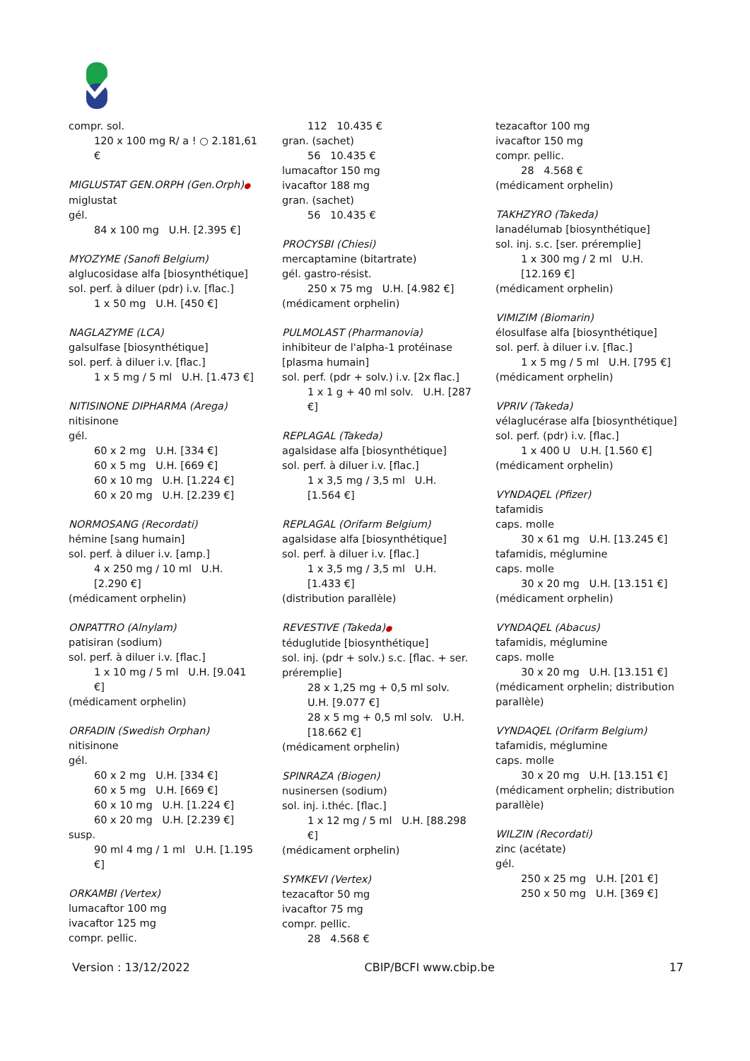compr. sol.
120 x 100 mg R/ a ! ○ 2.181,61 €
MIGLUSTAT GEN.ORPH (Gen.Orph)●
miglustat
gél.
84 x 100 mg U.H. [2.395 €]
MYOZYME (Sanofi Belgium)
alglucosidase alfa [biosynthétique]
sol. perf. à diluer (pdr) i.v. [flac.]
1 x 50 mg U.H. [450 €]
NAGLAZYME (LCA)
galsulfase [biosynthétique]
sol. perf. à diluer i.v. [flac.]
1 x 5 mg / 5 ml U.H. [1.473 €]
NITISINONE DIPHARMA (Arega)
nitisinone
gél.
60 x 2 mg U.H. [334 €]
60 x 5 mg U.H. [669 €]
60 x 10 mg U.H. [1.224 €]
60 x 20 mg U.H. [2.239 €]
NORMOSANG (Recordati)
hémine [sang humain]
sol. perf. à diluer i.v. [amp.]
4 x 250 mg / 10 ml U.H. [2.290 €]
(médicament orphelin)
ONPATTRO (Alnylam)
patisiran (sodium)
sol. perf. à diluer i.v. [flac.]
1 x 10 mg / 5 ml U.H. [9.041 €]
(médicament orphelin)
ORFADIN (Swedish Orphan)
nitisinone
gél.
60 x 2 mg U.H. [334 €]
60 x 5 mg U.H. [669 €]
60 x 10 mg U.H. [1.224 €]
60 x 20 mg U.H. [2.239 €]
susp.
90 ml 4 mg / 1 ml U.H. [1.195 €]
ORKAMBI (Vertex)
lumacaftor 100 mg
ivacaftor 125 mg
compr. pellic.
112 10.435 €
gran. (sachet)
56 10.435 €
lumacaftor 150 mg
ivacaftor 188 mg
gran. (sachet)
56 10.435 €
PROCYSBI (Chiesi)
mercaptamine (bitartrate)
gél. gastro-résist.
250 x 75 mg U.H. [4.982 €]
(médicament orphelin)
PULMOLAST (Pharmanovia)
inhibiteur de l'alpha-1 protéinase [plasma humain]
sol. perf. (pdr + solv.) i.v. [2x flac.]
1 x 1 g + 40 ml solv. U.H. [287 €]
REPLAGAL (Takeda)
agalsidase alfa [biosynthétique]
sol. perf. à diluer i.v. [flac.]
1 x 3,5 mg / 3,5 ml U.H. [1.564 €]
REPLAGAL (Orifarm Belgium)
agalsidase alfa [biosynthétique]
sol. perf. à diluer i.v. [flac.]
1 x 3,5 mg / 3,5 ml U.H. [1.433 €]
(distribution parallèle)
REVESTIVE (Takeda)●
téduglutide [biosynthétique]
sol. inj. (pdr + solv.) s.c. [flac. + ser. préremplie]
28 x 1,25 mg + 0,5 ml solv. U.H. [9.077 €]
28 x 5 mg + 0,5 ml solv. U.H. [18.662 €]
(médicament orphelin)
SPINRAZA (Biogen)
nusinersen (sodium)
sol. inj. i.théc. [flac.]
1 x 12 mg / 5 ml U.H. [88.298 €]
(médicament orphelin)
SYMKEVI (Vertex)
tezacaftor 50 mg
ivacaftor 75 mg
compr. pellic.
28 4.568 €
tezacaftor 100 mg
ivacaftor 150 mg
compr. pellic.
28 4.568 €
(médicament orphelin)
TAKHZYRO (Takeda)
lanadélumab [biosynthétique]
sol. inj. s.c. [ser. préremplie]
1 x 300 mg / 2 ml U.H. [12.169 €]
(médicament orphelin)
VIMIZIM (Biomarin)
élosulfase alfa [biosynthétique]
sol. perf. à diluer i.v. [flac.]
1 x 5 mg / 5 ml U.H. [795 €]
(médicament orphelin)
VPRIV (Takeda)
vélaglucérase alfa [biosynthétique]
sol. perf. (pdr) i.v. [flac.]
1 x 400 U U.H. [1.560 €]
(médicament orphelin)
VYNDAQEL (Pfizer)
tafamidis
caps. molle
30 x 61 mg U.H. [13.245 €]
tafamidis, méglumine
caps. molle
30 x 20 mg U.H. [13.151 €]
(médicament orphelin)
VYNDAQEL (Abacus)
tafamidis, méglumine
caps. molle
30 x 20 mg U.H. [13.151 €]
(médicament orphelin; distribution parallèle)
VYNDAQEL (Orifarm Belgium)
tafamidis, méglumine
caps. molle
30 x 20 mg U.H. [13.151 €]
(médicament orphelin; distribution parallèle)
WILZIN (Recordati)
zinc (acétate)
gél.
250 x 25 mg U.H. [201 €]
250 x 50 mg U.H. [369 €]
Version : 13/12/2022 CBIP/BCFI www.cbip.be 17